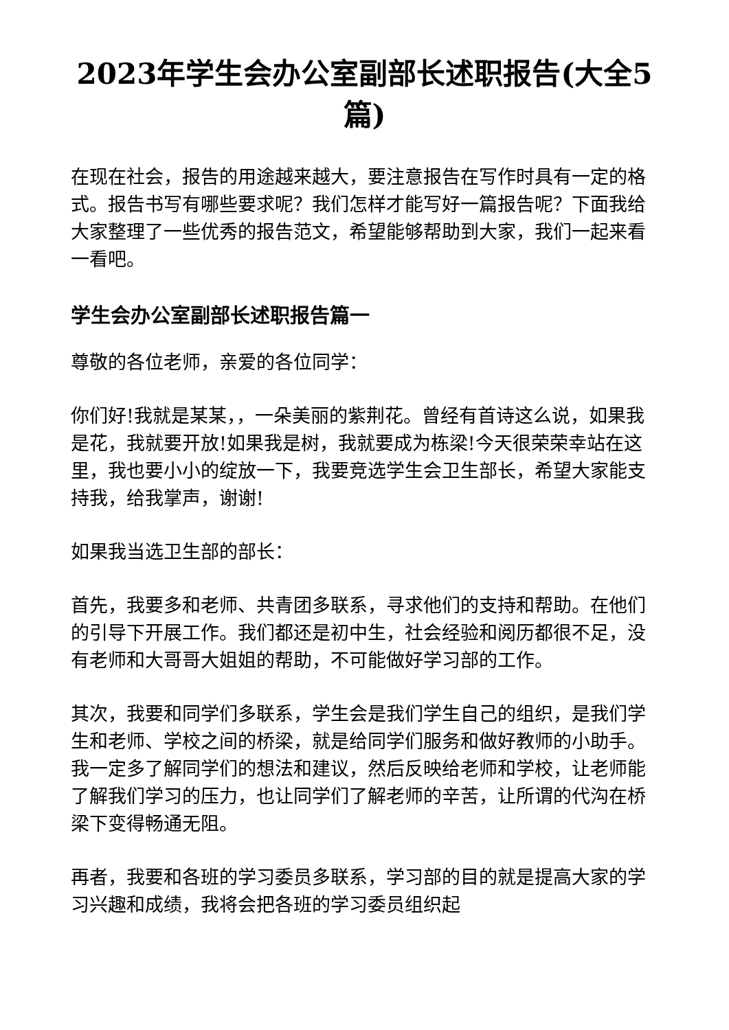2023年学生会办公室副部长述职报告(大全5篇)
在现在社会，报告的用途越来越大，要注意报告在写作时具有一定的格式。报告书写有哪些要求呢？我们怎样才能写好一篇报告呢？下面我给大家整理了一些优秀的报告范文，希望能够帮助到大家，我们一起来看一看吧。
学生会办公室副部长述职报告篇一
尊敬的各位老师，亲爱的各位同学：
你们好!我就是某某，，一朵美丽的紫荆花。曾经有首诗这么说，如果我是花，我就要开放!如果我是树，我就要成为栋梁!今天很荣荣幸站在这里，我也要小小的绽放一下，我要竞选学生会卫生部长，希望大家能支持我，给我掌声，谢谢!
如果我当选卫生部的部长：
首先，我要多和老师、共青团多联系，寻求他们的支持和帮助。在他们的引导下开展工作。我们都还是初中生，社会经验和阅历都很不足，没有老师和大哥哥大姐姐的帮助，不可能做好学习部的工作。
其次，我要和同学们多联系，学生会是我们学生自己的组织，是我们学生和老师、学校之间的桥梁，就是给同学们服务和做好教师的小助手。我一定多了解同学们的想法和建议，然后反映给老师和学校，让老师能了解我们学习的压力，也让同学们了解老师的辛苦，让所谓的代沟在桥梁下变得畅通无阻。
再者，我要和各班的学习委员多联系，学习部的目的就是提高大家的学习兴趣和成绩，我将会把各班的学习委员组织起